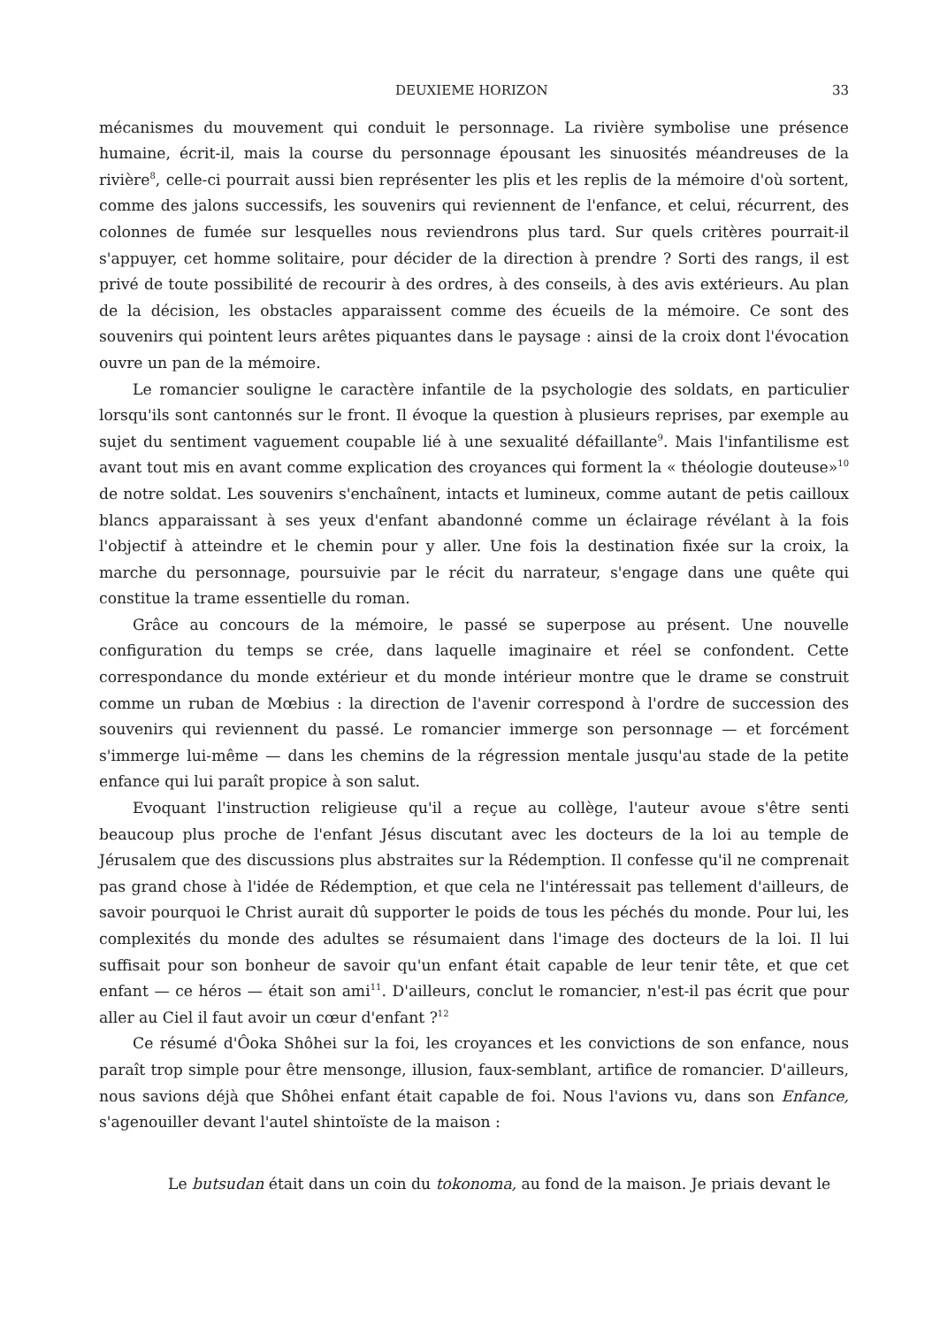DEUXIEME HORIZON 33
mécanismes du mouvement qui conduit le personnage. La rivière symbolise une présence humaine, écrit-il, mais la course du personnage épousant les sinuosités méandreuses de la rivière<sup>8</sup>, celle-ci pourrait aussi bien représenter les plis et les replis de la mémoire d'où sortent, comme des jalons successifs, les souvenirs qui reviennent de l'enfance, et celui, récurrent, des colonnes de fumée sur lesquelles nous reviendrons plus tard. Sur quels critères pourrait-il s'appuyer, cet homme solitaire, pour décider de la direction à prendre ? Sorti des rangs, il est privé de toute possibilité de recourir à des ordres, à des conseils, à des avis extérieurs. Au plan de la décision, les obstacles apparaissent comme des écueils de la mémoire. Ce sont des souvenirs qui pointent leurs arêtes piquantes dans le paysage : ainsi de la croix dont l'évocation ouvre un pan de la mémoire.
Le romancier souligne le caractère infantile de la psychologie des soldats, en particulier lorsqu'ils sont cantonnés sur le front. Il évoque la question à plusieurs reprises, par exemple au sujet du sentiment vaguement coupable lié à une sexualité défaillante<sup>9</sup>. Mais l'infantilisme est avant tout mis en avant comme explication des croyances qui forment la « théologie douteuse»<sup>10</sup> de notre soldat. Les souvenirs s'enchaînent, intacts et lumineux, comme autant de petis cailloux blancs apparaissant à ses yeux d'enfant abandonné comme un éclairage révélant à la fois l'objectif à atteindre et le chemin pour y aller. Une fois la destination fixée sur la croix, la marche du personnage, poursuivie par le récit du narrateur, s'engage dans une quête qui constitue la trame essentielle du roman.
Grâce au concours de la mémoire, le passé se superpose au présent. Une nouvelle configuration du temps se crée, dans laquelle imaginaire et réel se confondent. Cette correspondance du monde extérieur et du monde intérieur montre que le drame se construit comme un ruban de Mœbius : la direction de l'avenir correspond à l'ordre de succession des souvenirs qui reviennent du passé. Le romancier immerge son personnage — et forcément s'immerge lui-même — dans les chemins de la régression mentale jusqu'au stade de la petite enfance qui lui paraît propice à son salut.
Evoquant l'instruction religieuse qu'il a reçue au collège, l'auteur avoue s'être senti beaucoup plus proche de l'enfant Jésus discutant avec les docteurs de la loi au temple de Jérusalem que des discussions plus abstraites sur la Rédemption. Il confesse qu'il ne comprenait pas grand chose à l'idée de Rédemption, et que cela ne l'intéressait pas tellement d'ailleurs, de savoir pourquoi le Christ aurait dû supporter le poids de tous les péchés du monde. Pour lui, les complexités du monde des adultes se résumaient dans l'image des docteurs de la loi. Il lui suffisait pour son bonheur de savoir qu'un enfant était capable de leur tenir tête, et que cet enfant — ce héros — était son ami<sup>11</sup>. D'ailleurs, conclut le romancier, n'est-il pas écrit que pour aller au Ciel il faut avoir un cœur d'enfant ?<sup>12</sup>
Ce résumé d'Ôoka Shôhei sur la foi, les croyances et les convictions de son enfance, nous paraît trop simple pour être mensonge, illusion, faux-semblant, artifice de romancier. D'ailleurs, nous savions déjà que Shôhei enfant était capable de foi. Nous l'avions vu, dans son Enfance, s'agenouiller devant l'autel shintoïste de la maison :
Le butsudan était dans un coin du tokonoma, au fond de la maison. Je priais devant le